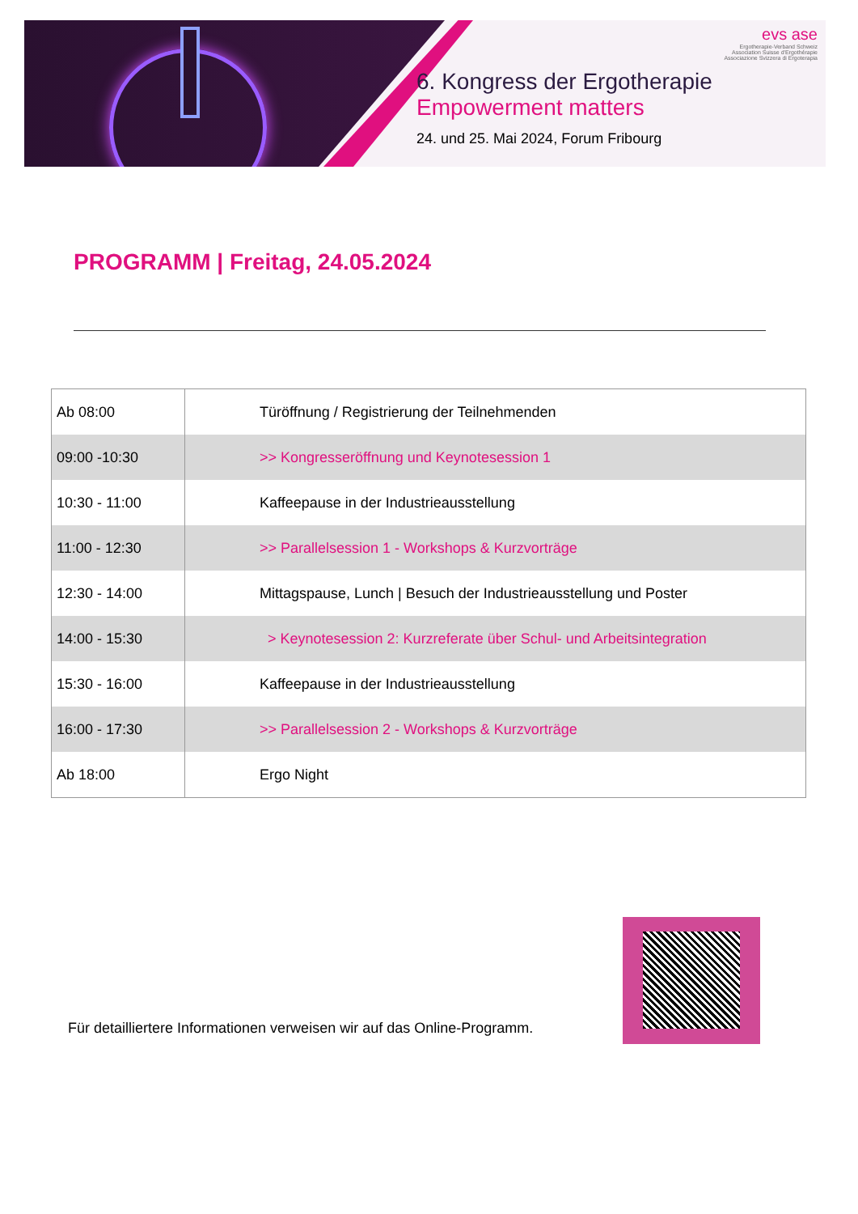evs ase
Ergotherapie-Verband Schweiz
Association Suisse d'Ergothérapie
Associazione Svizzera di Ergoterapia
6. Kongress der Ergotherapie
Empowerment matters
24. und 25. Mai 2024, Forum Fribourg
PROGRAMM | Freitag, 24.05.2024
| Ab 08:00 | Türöffnung / Registrierung der Teilnehmenden |
| 09:00 -10:30 | >> Kongresseröffnung und Keynotesession 1 |
| 10:30 - 11:00 | Kaffeepause in der Industrieausstellung |
| 11:00 - 12:30 | >> Parallelsession 1 - Workshops & Kurzvorträge |
| 12:30 - 14:00 | Mittagspause, Lunch / Besuch der Industrieausstellung und Poster |
| 14:00 - 15:30 | > Keynotesession 2: Kurzreferate über Schul- und Arbeitsintegration |
| 15:30 - 16:00 | Kaffeepause in der Industrieausstellung |
| 16:00 - 17:30 | >> Parallelsession 2 - Workshops & Kurzvorträge |
| Ab 18:00 | Ergo Night |
Für detailliertere Informationen verweisen wir auf das Online-Programm.